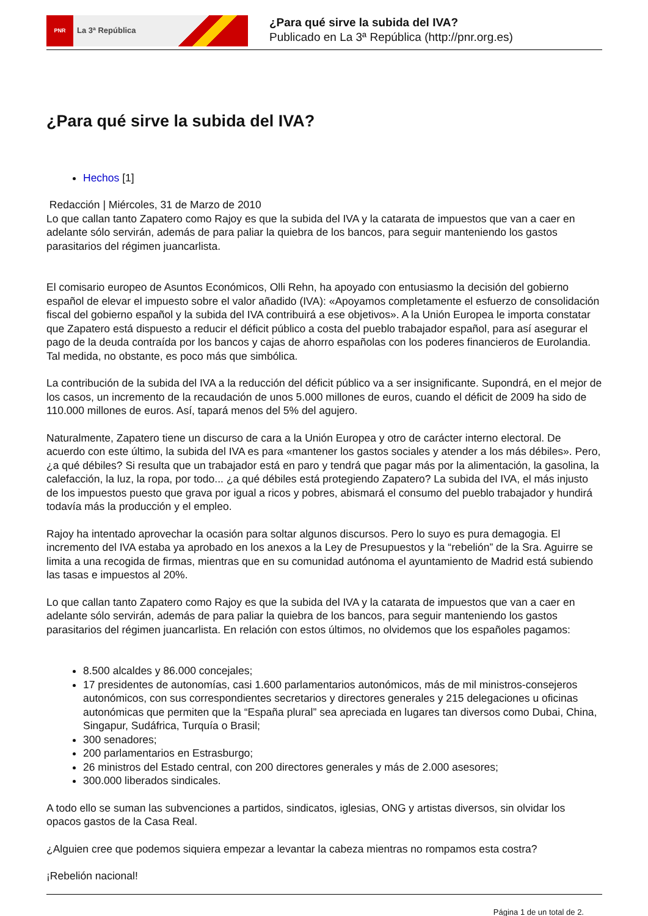PNR La 3ª República
¿Para qué sirve la subida del IVA?
Publicado en La 3ª República (http://pnr.org.es)
¿Para qué sirve la subida del IVA?
Hechos [1]
Redacción | Miércoles, 31 de Marzo de 2010
Lo que callan tanto Zapatero como Rajoy es que la subida del IVA y la catarata de impuestos que van a caer en adelante sólo servirán, además de para paliar la quiebra de los bancos, para seguir manteniendo los gastos parasitarios del régimen juancarlista.
El comisario europeo de Asuntos Económicos, Olli Rehn, ha apoyado con entusiasmo la decisión del gobierno español de elevar el impuesto sobre el valor añadido (IVA): «Apoyamos completamente el esfuerzo de consolidación fiscal del gobierno español y la subida del IVA contribuirá a ese objetivos». A la Unión Europea le importa constatar que Zapatero está dispuesto a reducir el déficit público a costa del pueblo trabajador español, para así asegurar el pago de la deuda contraída por los bancos y cajas de ahorro españolas con los poderes financieros de Eurolandia. Tal medida, no obstante, es poco más que simbólica.
La contribución de la subida del IVA a la reducción del déficit público va a ser insignificante. Supondrá, en el mejor de los casos, un incremento de la recaudación de unos 5.000 millones de euros, cuando el déficit de 2009 ha sido de 110.000 millones de euros. Así, tapará menos del 5% del agujero.
Naturalmente, Zapatero tiene un discurso de cara a la Unión Europea y otro de carácter interno electoral. De acuerdo con este último, la subida del IVA es para «mantener los gastos sociales y atender a los más débiles». Pero, ¿a qué débiles? Si resulta que un trabajador está en paro y tendrá que pagar más por la alimentación, la gasolina, la calefacción, la luz, la ropa, por todo... ¿a qué débiles está protegiendo Zapatero? La subida del IVA, el más injusto de los impuestos puesto que grava por igual a ricos y pobres, abismará el consumo del pueblo trabajador y hundirá todavía más la producción y el empleo.
Rajoy ha intentado aprovechar la ocasión para soltar algunos discursos. Pero lo suyo es pura demagogia. El incremento del IVA estaba ya aprobado en los anexos a la Ley de Presupuestos y la “rebelión” de la Sra. Aguirre se limita a una recogida de firmas, mientras que en su comunidad autónoma el ayuntamiento de Madrid está subiendo las tasas e impuestos al 20%.
Lo que callan tanto Zapatero como Rajoy es que la subida del IVA y la catarata de impuestos que van a caer en adelante sólo servirán, además de para paliar la quiebra de los bancos, para seguir manteniendo los gastos parasitarios del régimen juancarlista. En relación con estos últimos, no olvidemos que los españoles pagamos:
8.500 alcaldes y 86.000 concejales;
17 presidentes de autonomías, casi 1.600 parlamentarios autonómicos, más de mil ministros-consejeros autonómicos, con sus correspondientes secretarios y directores generales y 215 delegaciones u oficinas autonómicas que permiten que la “España plural” sea apreciada en lugares tan diversos como Dubai, China, Singapur, Sudáfrica, Turquía o Brasil;
300 senadores;
200 parlamentarios en Estrasburgo;
26 ministros del Estado central, con 200 directores generales y más de 2.000 asesores;
300.000 liberados sindicales.
A todo ello se suman las subvenciones a partidos, sindicatos, iglesias, ONG y artistas diversos, sin olvidar los opacos gastos de la Casa Real.
¿Alguien cree que podemos siquiera empezar a levantar la cabeza mientras no rompamos esta costra?
¡Rebelión nacional!
Página 1 de un total de 2.